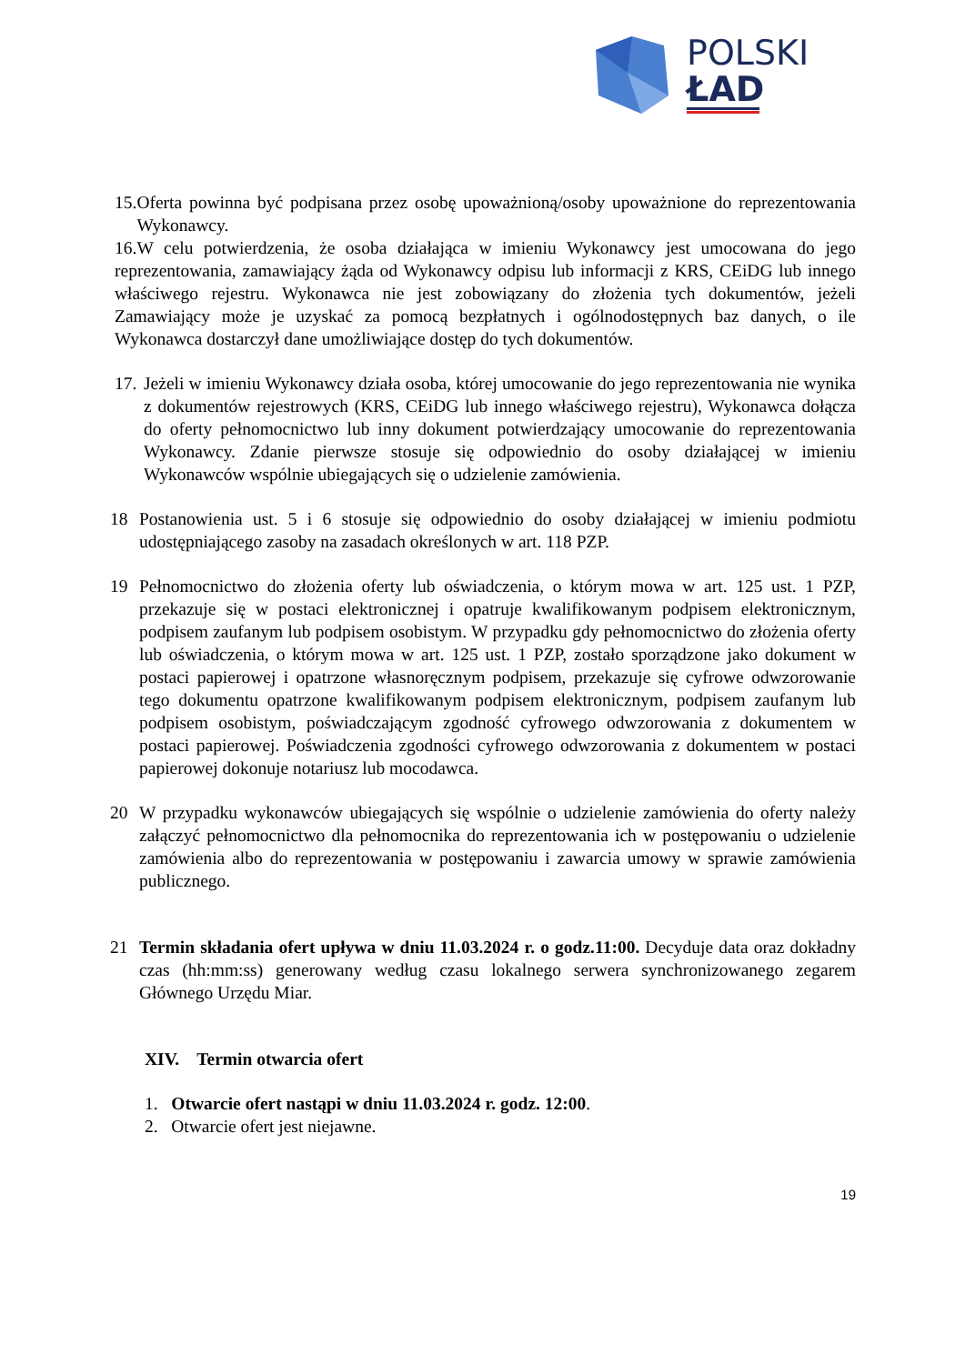POLSKI
ŁAD
15. Oferta powinna być podpisana przez osobę upoważnioną/osoby upoważnione do reprezentowania Wykonawcy.
16.W celu potwierdzenia, że osoba działająca w imieniu Wykonawcy jest umocowana do jego reprezentowania, zamawiający żąda od Wykonawcy odpisu lub informacji z KRS, CEiDG lub innego właściwego rejestru. Wykonawca nie jest zobowiązany do złożenia tych dokumentów, jeżeli Zamawiający może je uzyskać za pomocą bezpłatnych i ogólnodostępnych baz danych, o ile Wykonawca dostarczył dane umożliwiające dostęp do tych dokumentów.
17. Jeżeli w imieniu Wykonawcy działa osoba, której umocowanie do jego reprezentowania nie wynika z dokumentów rejestrowych (KRS, CEiDG lub innego właściwego rejestru), Wykonawca dołącza do oferty pełnomocnictwo lub inny dokument potwierdzający umocowanie do reprezentowania Wykonawcy. Zdanie pierwsze stosuje się odpowiednio do osoby działającej w imieniu Wykonawców wspólnie ubiegających się o udzielenie zamówienia.
18 Postanowienia ust. 5 i 6 stosuje się odpowiednio do osoby działającej w imieniu podmiotu udostępniającego zasoby na zasadach określonych w art. 118 PZP.
19 Pełnomocnictwo do złożenia oferty lub oświadczenia, o którym mowa w art. 125 ust. 1 PZP, przekazuje się w postaci elektronicznej i opatruje kwalifikowanym podpisem elektronicznym, podpisem zaufanym lub podpisem osobistym. W przypadku gdy pełnomocnictwo do złożenia oferty lub oświadczenia, o którym mowa w art. 125 ust. 1 PZP, zostało sporządzone jako dokument w postaci papierowej i opatrzone własnoręcznym podpisem, przekazuje się cyfrowe odwzorowanie tego dokumentu opatrzone kwalifikowanym podpisem elektronicznym, podpisem zaufanym lub podpisem osobistym, poświadczającym zgodność cyfrowego odwzorowania z dokumentem w postaci papierowej. Poświadczenia zgodności cyfrowego odwzorowania z dokumentem w postaci papierowej dokonuje notariusz lub mocodawca.
20 W przypadku wykonawców ubiegających się wspólnie o udzielenie zamówienia do oferty należy załączyć pełnomocnictwo dla pełnomocnika do reprezentowania ich w postępowaniu o udzielenie zamówienia albo do reprezentowania w postępowaniu i zawarcia umowy w sprawie zamówienia publicznego.
21 Termin składania ofert upływa w dniu 11.03.2024 r. o godz.11:00. Decyduje data oraz dokładny czas (hh:mm:ss) generowany według czasu lokalnego serwera synchronizowanego zegarem Głównego Urzędu Miar.
XIV. Termin otwarcia ofert
1. Otwarcie ofert nastąpi w dniu 11.03.2024 r. godz. 12:00.
2. Otwarcie ofert jest niejawne.
19